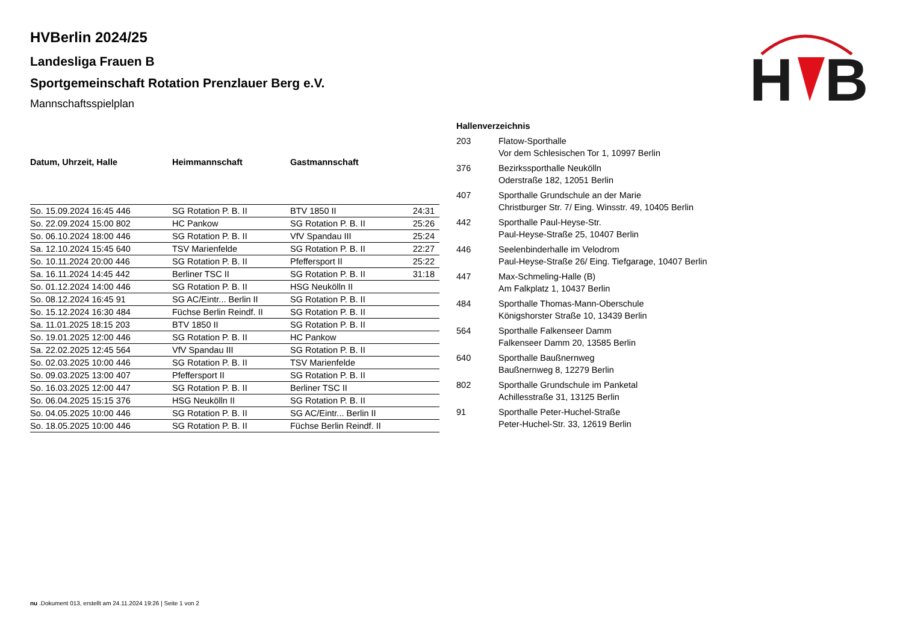H
B
HVBerlin 2024/25
Landesliga Frauen B
Sportgemeinschaft Rotation Prenzlauer Berg e.V.
Mannschaftsspielplan
| Datum, Uhrzeit, Halle | Heimmannschaft | Gastmannschaft | |
| --- | --- | --- | --- |
| So. 15.09.2024 16:45 446 | SG Rotation P. B. II | BTV 1850 II | 24:31 |
| So. 22.09.2024 15:00 802 | HC Pankow | SG Rotation P. B. II | 25:26 |
| So. 06.10.2024 18:00 446 | SG Rotation P. B. II | VfV Spandau III | 25:24 |
| Sa. 12.10.2024 15:45 640 | TSV Marienfelde | SG Rotation P. B. II | 22:27 |
| So. 10.11.2024 20:00 446 | SG Rotation P. B. II | Pfeffersport II | 25:22 |
| Sa. 16.11.2024 14:45 442 | Berliner TSC II | SG Rotation P. B. II | 31:18 |
| So. 01.12.2024 14:00 446 | SG Rotation P. B. II | HSG Neukölln II | |
| So. 08.12.2024 16:45 91 | SG AC/Eintr... Berlin II | SG Rotation P. B. II | |
| So. 15.12.2024 16:30 484 | Füchse Berlin Reindf. II | SG Rotation P. B. II | |
| Sa. 11.01.2025 18:15 203 | BTV 1850 II | SG Rotation P. B. II | |
| So. 19.01.2025 12:00 446 | SG Rotation P. B. II | HC Pankow | |
| Sa. 22.02.2025 12:45 564 | VfV Spandau III | SG Rotation P. B. II | |
| So. 02.03.2025 10:00 446 | SG Rotation P. B. II | TSV Marienfelde | |
| So. 09.03.2025 13:00 407 | Pfeffersport II | SG Rotation P. B. II | |
| So. 16.03.2025 12:00 447 | SG Rotation P. B. II | Berliner TSC II | |
| So. 06.04.2025 15:15 376 | HSG Neukölln II | SG Rotation P. B. II | |
| So. 04.05.2025 10:00 446 | SG Rotation P. B. II | SG AC/Eintr... Berlin II | |
| So. 18.05.2025 10:00 446 | SG Rotation P. B. II | Füchse Berlin Reindf. II | |
| Hallenverzeichnis | |
| --- | --- |
| 203 | Flatow-Sporthalle Vor dem Schlesischen Tor 1, 10997 Berlin |
| 376 | Bezirkssporthalle Neukölln Oderstraße 182, 12051 Berlin |
| 407 | Sporthalle Grundschule an der Marie Christburger Str. 7/ Eing. Winsstr. 49, 10405 Berlin |
| 442 | Sporthalle Paul-Heyse-Str. Paul-Heyse-Straße 25, 10407 Berlin |
| 446 | Seelenbinderhalle im Velodrom Paul-Heyse-Straße 26/ Eing. Tiefgarage, 10407 Berlin |
| 447 | Max-Schmeling-Halle (B) Am Falkplatz 1, 10437 Berlin |
| 484 | Sporthalle Thomas-Mann-Oberschule Königshorster Straße 10, 13439 Berlin |
| 564 | Sporthalle Falkenseer Damm Falkenseer Damm 20, 13585 Berlin |
| 640 | Sporthalle Baußnernweg Baußnernweg 8, 12279 Berlin |
| 802 | Sporthalle Grundschule im Panketal Achillesstraße 31, 13125 Berlin |
| 91 | Sporthalle Peter-Huchel-Straße Peter-Huchel-Str. 33, 12619 Berlin |
nu .Dokument 013, erstellt am 24.11.2024 19:26 | Seite 1 von 2